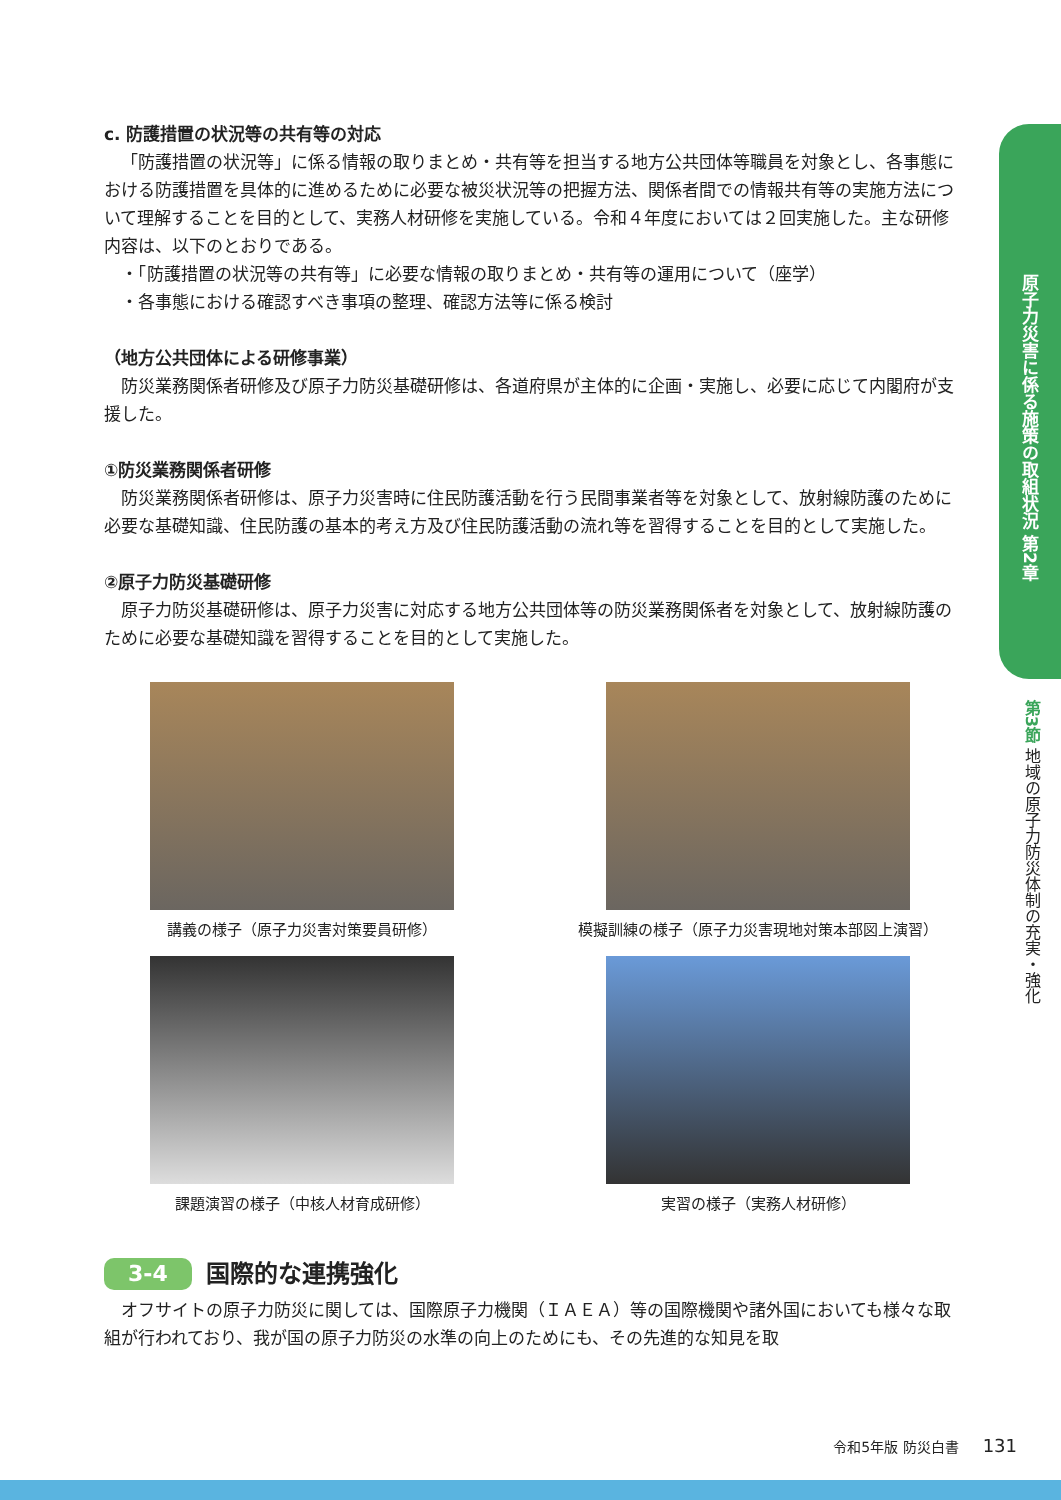c. 防護措置の状況等の共有等の対応
「防護措置の状況等」に係る情報の取りまとめ・共有等を担当する地方公共団体等職員を対象とし、各事態における防護措置を具体的に進めるために必要な被災状況等の把握方法、関係者間での情報共有等の実施方法について理解することを目的として、実務人材研修を実施している。令和４年度においては２回実施した。主な研修内容は、以下のとおりである。
・「防護措置の状況等の共有等」に必要な情報の取りまとめ・共有等の運用について（座学）
・各事態における確認すべき事項の整理、確認方法等に係る検討
（地方公共団体による研修事業）
防災業務関係者研修及び原子力防災基礎研修は、各道府県が主体的に企画・実施し、必要に応じて内閣府が支援した。
①防災業務関係者研修
防災業務関係者研修は、原子力災害時に住民防護活動を行う民間事業者等を対象として、放射線防護のために必要な基礎知識、住民防護の基本的考え方及び住民防護活動の流れ等を習得することを目的として実施した。
②原子力防災基礎研修
原子力防災基礎研修は、原子力災害に対応する地方公共団体等の防災業務関係者を対象として、放射線防護のために必要な基礎知識を習得することを目的として実施した。
講義の様子（原子力災害対策要員研修）
模擬訓練の様子（原子力災害現地対策本部図上演習）
課題演習の様子（中核人材育成研修）
実習の様子（実務人材研修）
3-4 国際的な連携強化
オフサイトの原子力防災に関しては、国際原子力機関（ＩＡＥＡ）等の国際機関や諸外国においても様々な取組が行われており、我が国の原子力防災の水準の向上のためにも、その先進的な知見を取
原子力災害に係る施策の取組状況 第2章
第3節 地域の原子力防災体制の充実・強化
令和5年版 防災白書 131